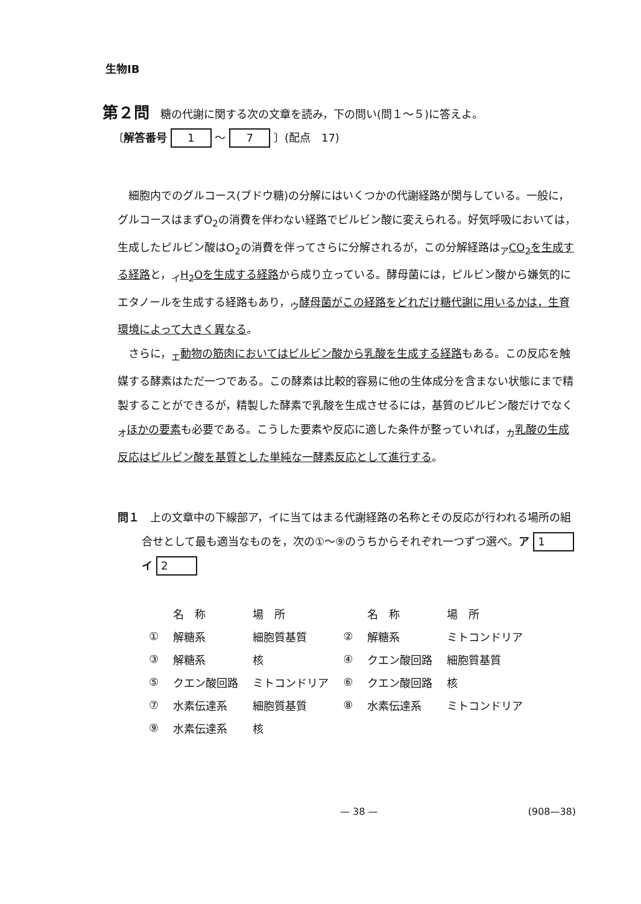生物ⅠB
第２問　糖の代謝に関する次の文章を読み，下の問い(問１～５)に答えよ。
〔解答番号 1 ～ 7 〕(配点　17)
細胞内でのグルコース(ブドウ糖)の分解にはいくつかの代謝経路が関与している。一般に，グルコースはまずO<sub>2</sub>の消費を伴わない経路でピルビン酸に変えられる。好気呼吸においては，生成したピルビン酸はO<sub>2</sub>の消費を伴ってさらに分解されるが，この分解経路は<sub>ア</sub>CO<sub>2</sub>を生成する経路と，<sub>イ</sub>H<sub>2</sub>Oを生成する経路から成り立っている。酵母菌には，ピルビン酸から嫌気的にエタノールを生成する経路もあり，<sub>ウ</sub>酵母菌がこの経路をどれだけ糖代謝に用いるかは，生育環境によって大きく異なる。
さらに，<sub>エ</sub>動物の筋肉においてはピルビン酸から乳酸を生成する経路もある。この反応を触媒する酵素はただ一つである。この酵素は比較的容易に他の生体成分を含まない状態にまで精製することができるが，精製した酵素で乳酸を生成させるには，基質のピルビン酸だけでなく<sub>オ</sub>ほかの要素も必要である。こうした要素や反応に適した条件が整っていれば，<sub>カ</sub>乳酸の生成反応はピルビン酸を基質とした単純な一酵素反応として進行する。
問１　上の文章中の下線部ア，イに当てはまる代謝経路の名称とその反応が行われる場所の組合せとして最も適当なものを，次の①～⑨のうちからそれぞれ一つずつ選べ。ア 1　　　イ 2
| | 名 称 | 場 所 | | 名 称 | 場 所 |
| --- | --- | --- | --- | --- | --- |
| ① | 解糖系 | 細胞質基質 | ② | 解糖系 | ミトコンドリア |
| ③ | 解糖系 | 核 | ④ | クエン酸回路 | 細胞質基質 |
| ⑤ | クエン酸回路 | ミトコンドリア | ⑥ | クエン酸回路 | 核 |
| ⑦ | 水素伝達系 | 細胞質基質 | ⑧ | 水素伝達系 | ミトコンドリア |
| ⑨ | 水素伝達系 | 核 | | | |
— 38 — (908—38)